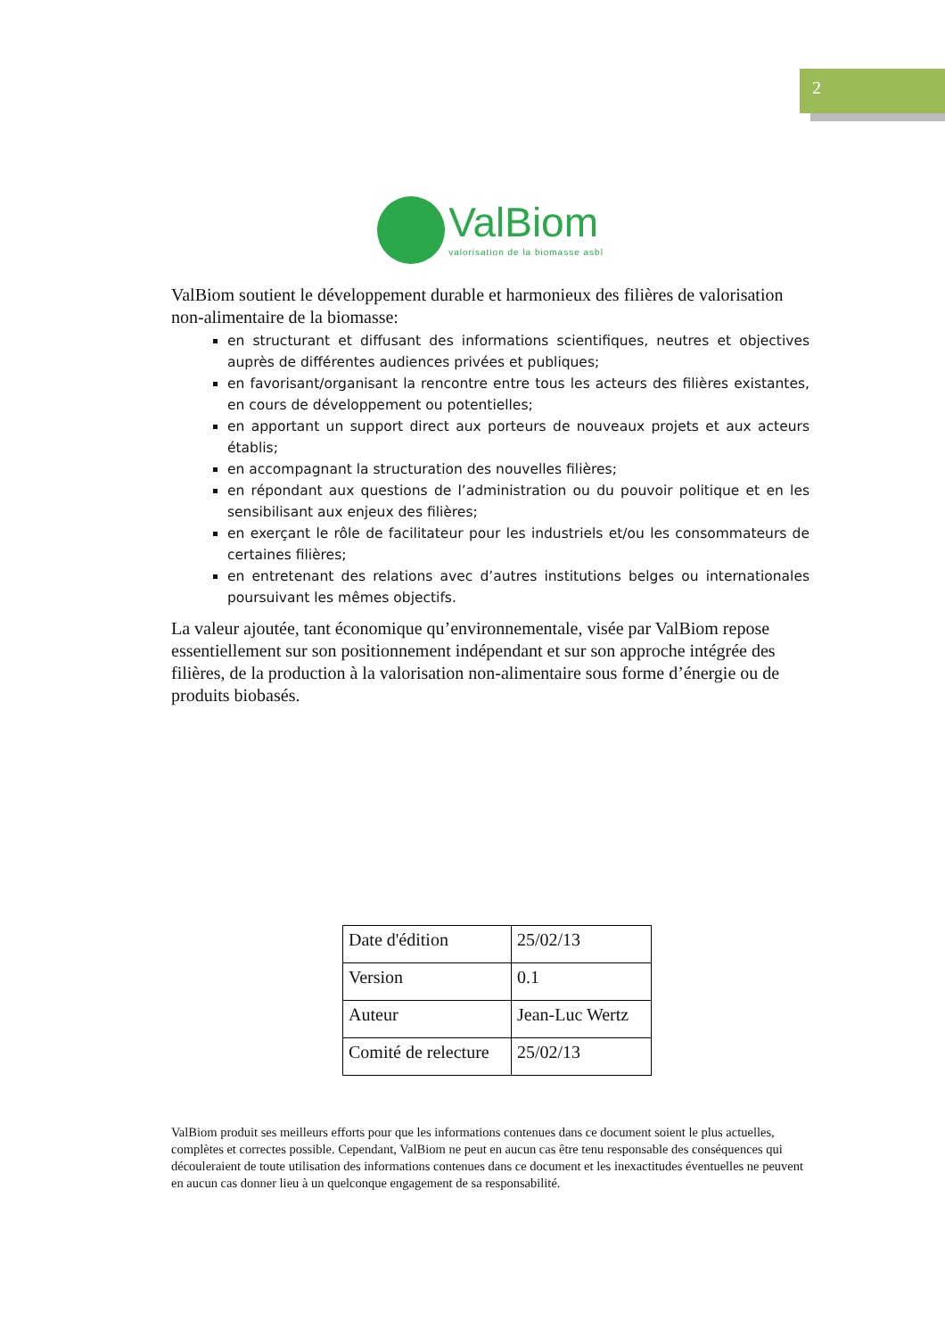2
ValBiom
valorisation de la biomasse asbl
ValBiom soutient le développement durable et harmonieux des filières de valorisation non-alimentaire de la biomasse:
en structurant et diffusant des informations scientifiques, neutres et objectives auprès de différentes audiences privées et publiques;
en favorisant/organisant la rencontre entre tous les acteurs des filières existantes, en cours de développement ou potentielles;
en apportant un support direct aux porteurs de nouveaux projets et aux acteurs établis;
en accompagnant la structuration des nouvelles filières;
en répondant aux questions de l’administration ou du pouvoir politique et en les sensibilisant aux enjeux des filières;
en exerçant le rôle de facilitateur pour les industriels et/ou les consommateurs de certaines filières;
en entretenant des relations avec d’autres institutions belges ou internationales poursuivant les mêmes objectifs.
La valeur ajoutée, tant économique qu’environnementale, visée par ValBiom repose essentiellement sur son positionnement indépendant et sur son approche intégrée des filières, de la production à la valorisation non-alimentaire sous forme d’énergie ou de produits biobasés.
| Date d'édition | 25/02/13 |
| Version | 0.1 |
| Auteur | Jean-Luc Wertz |
| Comité de relecture | 25/02/13 |
ValBiom produit ses meilleurs efforts pour que les informations contenues dans ce document soient le plus actuelles, complètes et correctes possible. Cependant, ValBiom ne peut en aucun cas être tenu responsable des conséquences qui découleraient de toute utilisation des informations contenues dans ce document et les inexactitudes éventuelles ne peuvent en aucun cas donner lieu à un quelconque engagement de sa responsabilité.